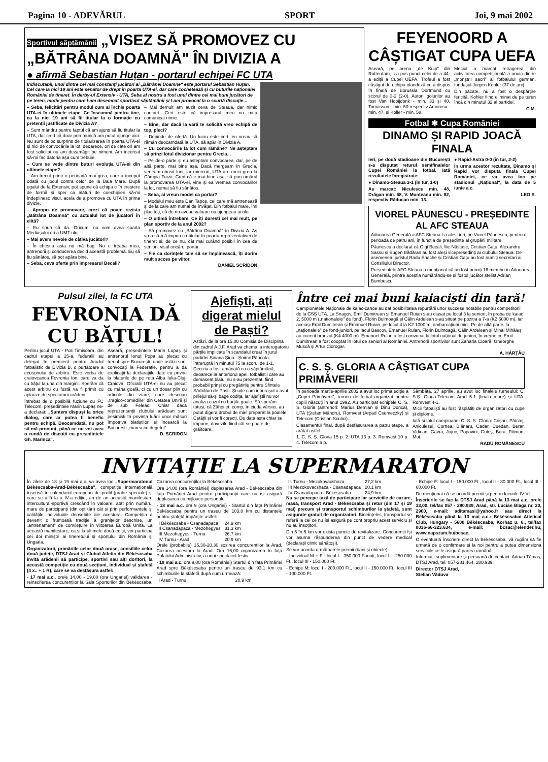Pagina 10 - ADEVĂRUL SPORT Joi, 9 mai 2002
Sportivul săptămânii „VISEZ SĂ PROMOVEZ CU „BĂTRÂNA DOAMNĂ" ÎN DIVIZIA A
● afirmă Sebastian Huțan - portarul echipei FC UTA
Indiscutabil, unul dintre cei mai constanți jucători ai „Bătrânei Doamne" este portarul Sebastian Huțan. Cel care la nici 19 ani este senator de drept în poarta UTA-ei, dar care cochetează și cu buturile naționalei României de tineret. În derby-ul Extensiv - UTA, Seba al nostru a fost unul dintre cei mai buni jucători de pe teren, motiv pentru care l-am desemnat sportivul săptămânii și l-am provocat la o scurtă discuție...
– Seba, felicitări pentru modul cum ai închis poarta UTA-ei în ultimele etape. Ce înseamnă pentru tine, ca la nici 19 ani să fii titular la o formație cu pretenții justificate de Divizia A?
– Sunt mândru pentru faptul că am ajuns să fiu titular la UTA, dar cred că doar prin muncă am putut ajunge aici. Nu sunt deloc surprins de titularizarea în poarta UTA-ei și nici de convocările la lot, deoarece, ori de câte ori am fost solicitat nu am dezamăgit pe nimeni. Am încercat să-mi fac datoria așa cum trebuie.
– Cum se vede dintre buturi evoluția UTA-ei din ultimele etape?
– Am trecut printr-o perioadă mai grea, care a început odată cu jocul contra celor de la Baia Mare. După egalul de la Extensiv, pot spune că echipa e în creștere de formă și sper ca alături de coechipieri să-mi îndeplinesc visul, acela de a promova cu UTA în prima divizie.
– Apropo de promovare, crezi că poate rezista „Bătrâna Doamnă" cu actualul lot de jucători în elită?
– Eu spun că da. Oricum, nu vom avea soarta Mediașului ori a UMT-ului.
– Mai avem nevoie de câțiva jucători?
– În chestia asta nu mă bag. Nu e treaba mea, antrenorii și conducerea decid această problemă. Eu să fiu sănătos, să pot apăra bine.
– Seba, ceva oferte prin impresarul Becali?
– Mai demult am auzit ceva de Steaua, dar nimic concret. Cert este că impresarul meu nu mi-a comunicat nimic.
– Bine, dar dacă la vară te solicită vreo echipă de top, pleci?
– Depinde de ofertă. Un lucru este cert, eu vreau să rămân deocamdată la UTA, să apăr în Divizia A.
– Cu convocările la lot cum rămâne? Ne așteptam să prinzi lotul divizionar pentru Grecia...
– Pe de-o parte și eu așteptam convocarea, dar, pe de altă parte, mai bine așa. Dacă mergeam în Grecia, veneam obosit luni, iar miercuri, UTA are meci greu la Câmpia Turzii. Cred că e mai bine așa, să pun umărul la promovarea UTA-ei, vine și ea vremea convocărilor la lot, numai să fiu sănătos.
– Seba, ai vreun model ca portar?
– Modelul meu este Dan Tapoș, cel care mă antrenează și de la care am numai de învățat. Din fotbalul mare, îmi plac toți, că de nu aveau valoare nu ajungeau acolo.
– O ultimă întrebare. Ce îți dorești cel mai mult, pe plan sportiv de la anul 2002?
– Să promovez cu „Bătrâna Doamnă" în Divizia A. Aș vrea să mă impun ca titular în poarta reprezentativei de tineret și, de ce nu, cât mai curând posibil în cea de seniori, visul oricărui portar.
– Fie ca dorințele tale să se împlinească, îți dorim mult succes pe viitor.
DANIEL SCRIDON
FEYENOORD A CÂȘTIGAT CUPA UEFA
Aseară, pe arena „de Kuip" din Rotterdam, s-a pus punct celei de a 44-a ediții a Cupei UEFA. Trofeul a fost câștigat de echipa olandeză ce a dispus în finală de Borussia Dortmund cu scorul de 3-2 (2-0). Autorii golurilor au fost Van Hooijdonk - min. 33 și 40, Tomasson - min. 50 respectiv Amoroso - min. 47, și Koller - min. 58.
Meciul a marcat retragerea din activitatea competițională a unuia dintre „monștrii sacri" ai fotbalului german, fundașul Jurgen Kohler (37 de ani).
Din păcate, nu a fost o despărțire fericită, Kohler fiind eliminat de pe teren încă din minutul 32 al partidei.
C.M.
Fotbal ✱ Cupa României
DINAMO ȘI RAPID JOACĂ FINALA
Ieri, pe două stadioane din București s-a disputat returul semifinalelor Cupei României la fotbal. Iată rezultatele înregistrate:
● Dinamo-Steaua 3-1 (în tur, 1-0)
Au marcat: Niculescu min. 48, Drăgan min. 58, V. Munteanu min. 82, respectiv Răducan min. 13.
● Rapid-Astra 0-0 (în tur, 2-2)
În urma acestor rezultate, Dinamo și Rapid vor disputa finala Cupei României, ce va avea loc pe stadionul „Național", la data de 5 iunie a.c.
LEO S.
VIOREL PĂUNESCU - PREȘEDINTE AL AFC STEAUA
Adunarea Generală a AFC Steaua l-a ales, ieri, pe Viorel Păunescu, pentru o perioadă de patru ani, în funcția de președinte al grupării militare.
Păunescu a declarat că Gigi Becali, Ilie Năstase, Cristian Gațu, Alexandru Sassu și Eugen Bădăran au fost aleși vicepreședinți ai clubului Steaua. De asemenea, juristul Radu Enache și Cristian Gațu au fost numiți secretari ai Consiliului Director.
Președintele AFC Steaua a menționat că au fost primiți 16 membri în Adunarea Generală, printre aceștia numărându-se și fostul jucător stelist Adrian Bumbescu.
Pulsul zilei, la FC UTA
FEVRONIA DĂ CU BĂȚUL!
Pentru jocul UTA - Poli Timișoara, din cadrul etapei a 25-a, federalii au delegat în premieră pentru Aradul fotbalistic de Divizia B, o purtătoare a ecusonului de arbitru. Este vorba de craioveanca Fevronia Ion, care va da cu bățul la una din margini. Sperăm că acest arbitru cu fustă va fi primit cu aplauze de spectatorii arădeni.
Întrebat de o posibilă fuziune cu FC Telecom, președintele Marin Lupaș ne-a declarat: „Suntem dispuși la orice dialog, care ar putea fi benefic pentru echipă. Deocamdată, nu pot să mă pronunț, până ce nu voi avea o rundă de discuții cu președintele Gh. Marinca".
Aseară, președintele Marin Lupaș și antrenorul Ionuț Popa au plecat cu trenul spre București, unde astăzi sunt convocați la Federație, pentru a da explicații la declarațiile date cu privire la blaturile de pe ruta Alba Iulia-Cluj-Craiova. Oficialii UTA-ei nu au plecat cu mâna goală, ci cu un dosar plin cu articole din ziare, care descriau „tragico-comediile" din Cetatea Unirii și de sub Feleac. Chiar dacă reprezentanții clubului arădean sunt pesimiști în privința luării unor măsuri împotriva blatiștilor, ei încearcă la București „marea cu degetul"...
D. SCRIDON
Ajefiști, ați digerat mielul de Paști?
Astăzi, de la ora 15,00 Comisia de Disciplină din cadrul A.J.F. Arad va chema la interogatoriu părțile implicate în scandalul creat în jurul partidei Șiriana Șiria - Șoimii Pâncota, întreruptă în minutul 75 la scorul de 1-1. Decizia a fost amânată cu o săptămână, deoarece la anteriorul apel, fotbaliștii care au demaseat blatul nu s-au prezentat, fiind probabil prinși cu pregătirile pentru Sfintele Sărbători de Paști. Și uite cum iepurașul a avut prilejul să-și bage codița, iar ajefiștii nu vor analiza cazul cu burțile goale. Să sperăm totuși, că Zăhoi et. comp, în ciuda vârstei, au putut digera drobul de miel preparat la poalele Cetății și vor fi corecți. De data asta chiar se impune, dovezile fiind cât se poate de grăitoare.
Între cei mai buni kaiaciști din țară!
Campionatele Naționale de kaiac-canoe au dat posibilitatea repurtării unor succese notabile pentru competitorii de la CSȘ UTA. La Snagov, Emil Dumitrean și Emanuel Ruian s-au clasat pe locul 3 la seniori, în proba de kaiac 2, 5000 m („naționalele" de fond). Florin Bulmoagă și Călin Ardelean s-au situat pe poziția a 7-a (K2 5000 m), iar aceiași Emil Dumitrean și Emanuel Ruian, pe locul 4 la K2 1000 m, ambarcațiuni mici. Pe de altă parte, la „naționalele" de fond-juniori, pe lacul Bascov, Emanuel Ruian, Florin Bulmoagă, Călin Ardelean și Mihai Mihăieș au cucerit bronzul (K4 4000 m). Emanuel Ruian a fost convocat la lotul național de juniori, în vreme ce Emil Dumitrean a fost cooptat în lotul de seniori al României. Antrenorii sportivilor sunt Zaharia Cioară, Gheorghe Muscă și Artur Ciorogar.
A. HÂRȚĂU
C. S. Ș. GLORIA A CÂȘTIGAT CUPA PRIMĂVERII
În perioada martie-aprilie 2002 a avut loc prima ediție a „Cupei Primăverii", turneu de fotbal organizat pentru copiii născuți în anul 1992. Au participat echipele C. S. Ș. Gloria (antrenori: Marius Demian și Dinu Donca), UTA (Ștefan Mândru), Romvest (Arpad Csemeczky) și Telecom (Cristian Sculici).
Clasamentul final, după desfășurarea a patru etape, a arătat astfel:
1. C. S. Ș. Gloria 15 p. 2. UTA 13 p. 3. Romvest 10 p. 4. Telecom 6 p.
Sâmbătă, 27 aprilie, au avut loc finalele turneului: C. S.Ș. Gloria-Telecom Arad 5-1 (finala mare) și UTA-Romvest 4-1.
Micii fotbaliști au fost răsplătiți de organizatori cu cupe și diplome.
Iată și lotul campioanei C. S. Ș. Gloria: Crișan, Pătcaș, Aniculesei, Cornea, Blănaru, Cadar, Cuedan, Berar, Vidican, Gavra, Jujuc, Popovici, Guleș, Bura, Filimon, Moț.
RADU ROMÂNESCU
INVITAȚIE LA SUPERMARATON
În zilele de 18 și 19 mai a.c. va avea loc „Supermaratonul Békéscsaba-Arad-Békéscsaba", competiție internațională înscrisă în calendarul european de profil (probe speciale) și care se află la a IV-a ediție, an de an această manifestare intercultural-sportivă crescând în valoare, atât prin numărul mare de participanți (din opt țări) cât și prin performanțele și calitățile individuale deosebite ale acestora. Competiția a devenit o frumoasă tradiție a granițelor deschise, un „antrenament" de conviețuire în viitoarea Europă Unită. La această manifestare, ca și la ultimele două ediții, vor participa cei doi miniștri ai tineretului și sportului din România și Ungaria.
Organizatorii, primăriile celor două orașe, consiliile celor două județe, DTSJ Arad și Clubul Atletic din Békéscsaba invită arădenii să participe, sportivi sau alți doritori, la această competiție cu două secțiuni, individual și ștafetă (4 x.. + 1 R), care se va desfășura astfel:
- 17 mai a.c., orele 14,00 - 19,00 (ora Ungariei) validarea - reinscrierea concurenților la Sala Sporturilor din Békéscsaba. Cazarea concurenților la Békéscsaba.
Ora 14,00 (ora României) deplasarea Arad - Békéscsaba din fața Primăriei Arad pentru participanții care nu își asigură deplasarea cu mijloace personale.
- 18 mai a.c. ora 9 (ora Ungariei) - Startul din fața Primăriei Békéscsaba pentru un traseu de 103,8 km cu distanțele pentru ștafetă împărțite astfel:
| I Békéscsaba - Csanadapaca | 24,9 km |
| II Csanadapaca - Mezohegyes | 31,3 km |
| III Mezohegyes - Turnu | 26,7 km |
| IV Turnu - Arad | 20,9 km |
Orele (probabile) 15,30-20,30 sosirea concurenților la Arad. Cazarea acestora la Arad. Ora 16,00 organizarea în fața Palatului Administrativ, a unui spectacol festiv.
- 19 mai a.c. ora 9,00 (ora României) Startul din fața Primăriei Arad spre Békéscsaba pentru un traseu de 93,1 km cu schimburile la ștafetă după cum urmează:
| I Arad - Turnu | 20,9 km |
| II. Turnu - Mezokovacshaza | 27,2 km |
| III Mezokovacshaza - Csanadapaca | 20,1 km |
| IV Csanadapaca - Békéscsaba | 24,9 km |
Nu se percepe taxă de participare iar serviciile de cazare, masă, transport Arad - Békéscsaba și retur (din 17 și 19 mai) precum și transportul schimburilor la ștafetă, sunt asigurate gratuit de organizatori. Bineînțeles, transportul se referă la cei ce nu își asigură pe cont propriu acest serviciu și nu au însoțitori.
Din 5 în 5 km vor exista puncte de revitalizare. Concurenții își vor asuma răspunderea din punct de vedere medical (declarații clinic sănătoși).
Se vor acorda următoarele premii (bani și obiecte):
- Individual M + F : locul I - 350.000 Forinți, locul II - 250.000 Ft., locul III - 150.000 Ft.
- Echipe M: locul I - 200.000 Ft., locul II - 150.000 Ft., locul III - 100.000 Ft.
- Echipe F: locul I - 150.000 Ft., locul II - 80.000 Ft., locul III - 60.000 Ft.
De menționat că se acordă premii și pentru locurile IV-VI.
Înscrierile se fac la DTSJ Arad până la 13 mai a.c. orele 13,00, tel/fax 057 - 280.939, Arad, str. Lucian Blaga nr. 20, 2900, e-mail: aditamasi@yahoo.fr sau direct la Békéscsaba până la 13 mai a.c.: Békéscsabai Atletical Club, Hungary - 5600 Békéscsaba, Korhaz u. 6., tel/fax 0036-66-323.634, e-mail: bcsac@elender.hu, www.napszam.hu/bcsac.
O eventuală înscriere direct la Békéscsaba, vă rugăm să fie urmată de o confirmare și la noi pentru a putea dimensiona serviciile ce le asigură partea română.
Informații suplimentare și persoană de contact: Adrian Tămaș, DTSJ Arad, tel. 057-281.464, 280.939.
Director DTSJ Arad,
Stelian Văduva